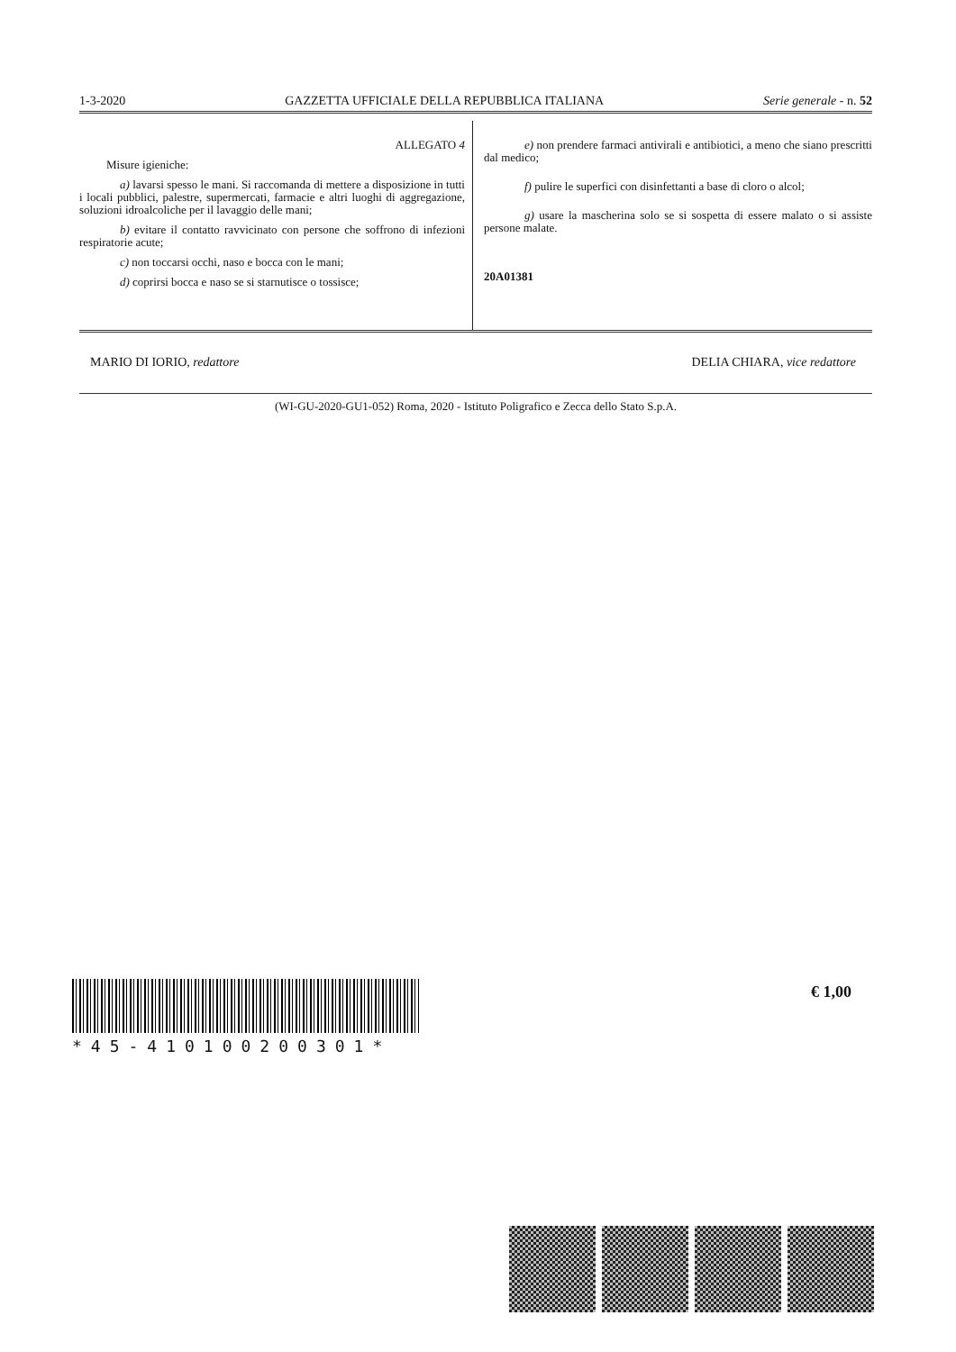1-3-2020 GAZZETTA UFFICIALE DELLA REPUBBLICA ITALIANA Serie generale - n. 52
ALLEGATO 4
Misure igieniche:
a) lavarsi spesso le mani. Si raccomanda di mettere a disposizione in tutti i locali pubblici, palestre, supermercati, farmacie e altri luoghi di aggregazione, soluzioni idroalcoliche per il lavaggio delle mani;
b) evitare il contatto ravvicinato con persone che soffrono di infezioni respiratorie acute;
c) non toccarsi occhi, naso e bocca con le mani;
d) coprirsi bocca e naso se si starnutisce o tossisce;
e) non prendere farmaci antivirali e antibiotici, a meno che siano prescritti dal medico;
f) pulire le superfici con disinfettanti a base di cloro o alcol;
g) usare la mascherina solo se si sospetta di essere malato o si assiste persone malate.
20A01381
MARIO DI IORIO, redattore DELIA CHIARA, vice redattore
(WI-GU-2020-GU1-052) Roma, 2020 - Istituto Poligrafico e Zecca dello Stato S.p.A.
*45-410100200301*
€ 1,00